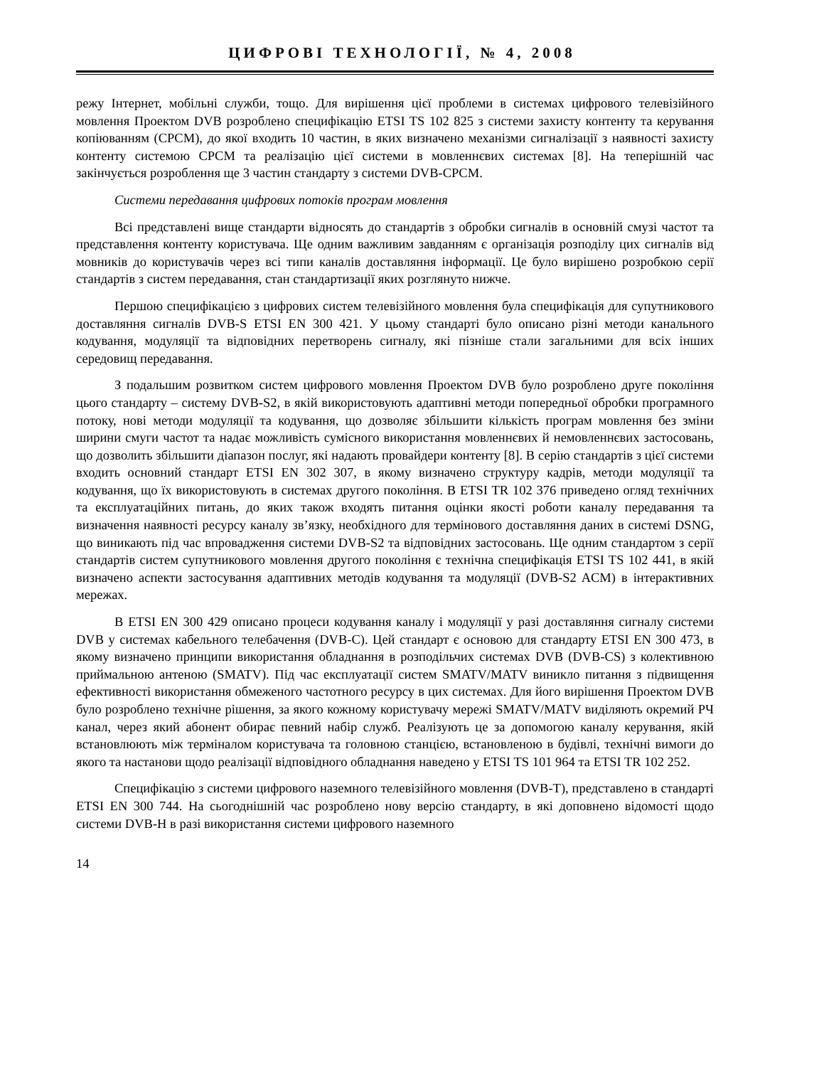ЦИФРОВІ ТЕХНОЛОГІЇ, № 4, 2008
режу Інтернет, мобільні служби, тощо. Для вирішення цієї проблеми в системах цифрового телевізійного мовлення Проектом DVB розроблено специфікацію ETSI TS 102 825 з системи захисту контенту та керування копіюванням (CPCM), до якої входить 10 частин, в яких визначено механізми сигналізації з наявності захисту контенту системою CPCM та реалізацію цієї системи в мовленнєвих системах [8]. На теперішній час закінчується розроблення ще 3 частин стандарту з системи DVB-CPCM.
Системи передавання цифрових потоків програм мовлення
Всі представлені вище стандарти відносять до стандартів з обробки сигналів в основній смузі частот та представлення контенту користувача. Ще одним важливим завданням є організація розподілу цих сигналів від мовників до користувачів через всі типи каналів доставляння інформації. Це було вирішено розробкою серії стандартів з систем передавання, стан стандартизації яких розглянуто нижче.
Першою специфікацією з цифрових систем телевізійного мовлення була специфікація для супутникового доставляння сигналів DVB-S ETSI EN 300 421. У цьому стандарті було описано різні методи канального кодування, модуляції та відповідних перетворень сигналу, які пізніше стали загальними для всіх інших середовищ передавання.
З подальшим розвитком систем цифрового мовлення Проектом DVB було розроблено друге покоління цього стандарту – систему DVB-S2, в якій використовують адаптивні методи попередньої обробки програмного потоку, нові методи модуляції та кодування, що дозволяє збільшити кількість програм мовлення без зміни ширини смуги частот та надає можливість сумісного використання мовленнєвих й немовленнєвих застосовань, що дозволить збільшити діапазон послуг, які надають провайдери контенту [8]. В серію стандартів з цієї системи входить основний стандарт ETSI EN 302 307, в якому визначено структуру кадрів, методи модуляції та кодування, що їх використовують в системах другого покоління. В ETSI TR 102 376 приведено огляд технічних та експлуатаційних питань, до яких також входять питання оцінки якості роботи каналу передавання та визначення наявності ресурсу каналу зв’язку, необхідного для термінового доставляння даних в системі DSNG, що виникають під час впровадження системи DVB-S2 та відповідних застосовань. Ще одним стандартом з серії стандартів систем супутникового мовлення другого покоління є технічна специфікація ETSI TS 102 441, в якій визначено аспекти застосування адаптивних методів кодування та модуляції (DVB-S2 ACM) в інтерактивних мережах.
В ETSI EN 300 429 описано процеси кодування каналу і модуляції у разі доставляння сигналу системи DVB у системах кабельного телебачення (DVB-C). Цей стандарт є основою для стандарту ETSI EN 300 473, в якому визначено принципи використання обладнання в розподільчих системах DVB (DVB-CS) з колективною приймальною антеною (SMATV). Під час експлуатації систем SMATV/MATV виникло питання з підвищення ефективності використання обмеженого частотного ресурсу в цих системах. Для його вирішення Проектом DVB було розроблено технічне рішення, за якого кожному користувачу мережі SMATV/MATV виділяють окремий РЧ канал, через який абонент обирає певний набір служб. Реалізують це за допомогою каналу керування, якій встановлюють між терміналом користувача та головною станцією, встановленою в будівлі, технічні вимоги до якого та настанови щодо реалізації відповідного обладнання наведено у ETSI TS 101 964 та ETSI TR 102 252.
Специфікацію з системи цифрового наземного телевізійного мовлення (DVB-T), представлено в стандарті ETSI EN 300 744. На сьогоднішній час розроблено нову версію стандарту, в які доповнено відомості щодо системи DVB-H в разі використання системи цифрового наземного
14